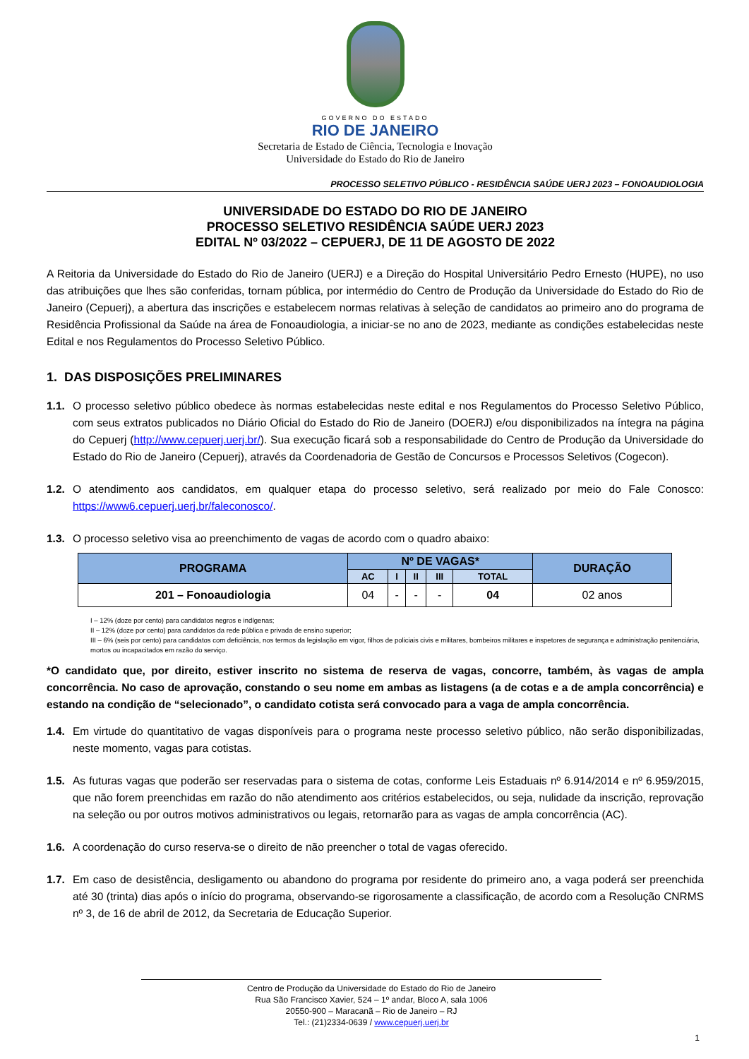GOVERNO DO ESTADO
RIO DE JANEIRO
Secretaria de Estado de Ciência, Tecnologia e Inovação
Universidade do Estado do Rio de Janeiro
PROCESSO SELETIVO PÚBLICO - RESIDÊNCIA SAÚDE UERJ 2023 – FONOAUDIOLOGIA
UNIVERSIDADE DO ESTADO DO RIO DE JANEIRO
PROCESSO SELETIVO RESIDÊNCIA SAÚDE UERJ 2023
EDITAL Nº 03/2022 – CEPUERJ, DE 11 DE AGOSTO DE 2022
A Reitoria da Universidade do Estado do Rio de Janeiro (UERJ) e a Direção do Hospital Universitário Pedro Ernesto (HUPE), no uso das atribuições que lhes são conferidas, tornam pública, por intermédio do Centro de Produção da Universidade do Estado do Rio de Janeiro (Cepuerj), a abertura das inscrições e estabelecem normas relativas à seleção de candidatos ao primeiro ano do programa de Residência Profissional da Saúde na área de Fonoaudiologia, a iniciar-se no ano de 2023, mediante as condições estabelecidas neste Edital e nos Regulamentos do Processo Seletivo Público.
1. DAS DISPOSIÇÕES PRELIMINARES
1.1. O processo seletivo público obedece às normas estabelecidas neste edital e nos Regulamentos do Processo Seletivo Público, com seus extratos publicados no Diário Oficial do Estado do Rio de Janeiro (DOERJ) e/ou disponibilizados na íntegra na página do Cepuerj (http://www.cepuerj.uerj.br/). Sua execução ficará sob a responsabilidade do Centro de Produção da Universidade do Estado do Rio de Janeiro (Cepuerj), através da Coordenadoria de Gestão de Concursos e Processos Seletivos (Cogecon).
1.2. O atendimento aos candidatos, em qualquer etapa do processo seletivo, será realizado por meio do Fale Conosco: https://www6.cepuerj.uerj.br/faleconosco/.
1.3. O processo seletivo visa ao preenchimento de vagas de acordo com o quadro abaixo:
| PROGRAMA | Nº DE VAGAS* | | | | | DURAÇÃO |
| --- | --- | --- | --- | --- | --- | --- |
| | AC | I | II | III | TOTAL | |
| 201 – Fonoaudiologia | 04 | - | - | - | 04 | 02 anos |
I – 12% (doze por cento) para candidatos negros e indígenas;
II – 12% (doze por cento) para candidatos da rede pública e privada de ensino superior;
III – 6% (seis por cento) para candidatos com deficiência, nos termos da legislação em vigor, filhos de policiais civis e militares, bombeiros militares e inspetores de segurança e administração penitenciária, mortos ou incapacitados em razão do serviço.
*O candidato que, por direito, estiver inscrito no sistema de reserva de vagas, concorre, também, às vagas de ampla concorrência. No caso de aprovação, constando o seu nome em ambas as listagens (a de cotas e a de ampla concorrência) e estando na condição de “selecionado”, o candidato cotista será convocado para a vaga de ampla concorrência.
1.4. Em virtude do quantitativo de vagas disponíveis para o programa neste processo seletivo público, não serão disponibilizadas, neste momento, vagas para cotistas.
1.5. As futuras vagas que poderão ser reservadas para o sistema de cotas, conforme Leis Estaduais nº 6.914/2014 e nº 6.959/2015, que não forem preenchidas em razão do não atendimento aos critérios estabelecidos, ou seja, nulidade da inscrição, reprovação na seleção ou por outros motivos administrativos ou legais, retornarão para as vagas de ampla concorrência (AC).
1.6. A coordenação do curso reserva-se o direito de não preencher o total de vagas oferecido.
1.7. Em caso de desistência, desligamento ou abandono do programa por residente do primeiro ano, a vaga poderá ser preenchida até 30 (trinta) dias após o início do programa, observando-se rigorosamente a classificação, de acordo com a Resolução CNRMS nº 3, de 16 de abril de 2012, da Secretaria de Educação Superior.
Centro de Produção da Universidade do Estado do Rio de Janeiro
Rua São Francisco Xavier, 524 – 1º andar, Bloco A, sala 1006
20550-900 – Maracanã – Rio de Janeiro – RJ
Tel.: (21)2334-0639 / www.cepuerj.uerj.br
1